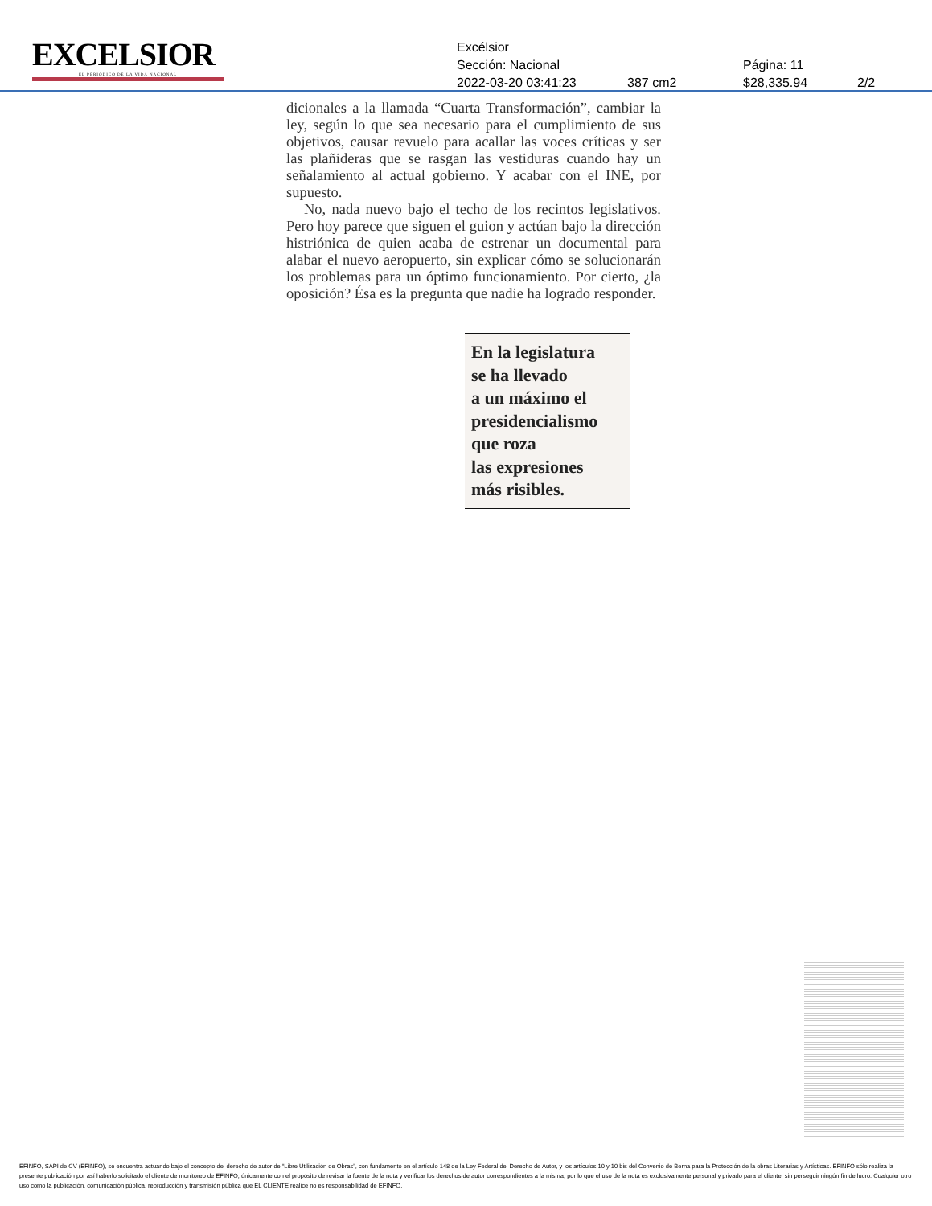EXCELSIOR
EL PERIÓDICO DE LA VIDA NACIONAL
Excélsior
Sección: Nacional Página: 11
2022-03-20 03:41:23 387 cm2 $28,335.94 2/2
dicionales a la llamada “Cuarta Transformación”, cambiar la ley, según lo que sea necesario para el cumplimiento de sus objetivos, causar revuelo para acallar las voces críticas y ser las plañideras que se rasgan las vestiduras cuando hay un señalamiento al actual gobierno. Y acabar con el INE, por supuesto.
No, nada nuevo bajo el techo de los recintos legislativos. Pero hoy parece que siguen el guion y actúan bajo la dirección histriónica de quien acaba de estrenar un documental para alabar el nuevo aeropuerto, sin explicar cómo se solucionarán los problemas para un óptimo funcionamiento. Por cierto, ¿la oposición? Ésa es la pregunta que nadie ha logrado responder.
En la legislatura
se ha llevado
a un máximo el
presidencialismo
que roza
las expresiones
más risibles.
EFINFO, SAPI de CV (EFINFO), se encuentra actuando bajo el concepto del derecho de autor de “Libre Utilización de Obras”, con fundamento en el artículo 148 de la Ley Federal del Derecho de Autor, y los artículos 10 y 10 bis del Convenio de Berna para la Protección de la obras Literarias y Artísticas. EFINFO sólo realiza la presente publicación por así haberlo solicitado el cliente de monitoreo de EFINFO, únicamente con el propósito de revisar la fuente de la nota y verificar los derechos de autor correspondientes a la misma; por lo que el uso de la nota es exclusivamente personal y privado para el cliente, sin perseguir ningún fin de lucro. Cualquier otro uso como la publicación, comunicación pública, reproducción y transmisión pública que EL CLIENTE realice no es responsabilidad de EFINFO.